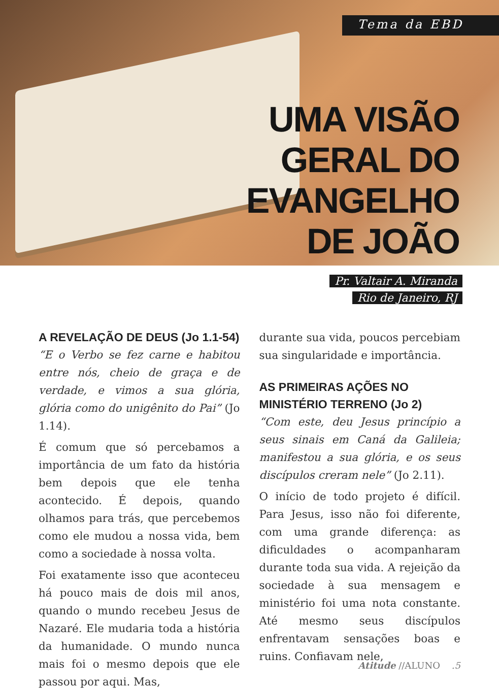Tema da EBD
UMA VISÃO
GERAL DO
EVANGELHO
DE JOÃO
Pr. Valtair A. Miranda
Rio de Janeiro, RJ
A REVELAÇÃO DE DEUS (Jo 1.1-54)
“E o Verbo se fez carne e habitou entre nós, cheio de graça e de verdade, e vimos a sua glória, glória como do unigênito do Pai” (Jo 1.14).
É comum que só percebamos a importância de um fato da história bem depois que ele tenha acontecido. É depois, quando olhamos para trás, que percebemos como ele mudou a nossa vida, bem como a sociedade à nossa volta.
Foi exatamente isso que aconteceu há pouco mais de dois mil anos, quando o mundo recebeu Jesus de Nazaré. Ele mudaria toda a história da humanidade. O mundo nunca mais foi o mesmo depois que ele passou por aqui. Mas,
durante sua vida, poucos percebiam sua singularidade e importância.
AS PRIMEIRAS AÇÕES NO MINISTÉRIO TERRENO (Jo 2)
“Com este, deu Jesus princípio a seus sinais em Caná da Galileia; manifestou a sua glória, e os seus discípulos creram nele” (Jo 2.11).
O início de todo projeto é difícil. Para Jesus, isso não foi diferente, com uma grande diferença: as dificuldades o acompanharam durante toda sua vida. A rejeição da sociedade à sua mensagem e ministério foi uma nota constante. Até mesmo seus discípulos enfrentavam sensações boas e ruins. Confiavam nele,
Atitude //ALUNO .5